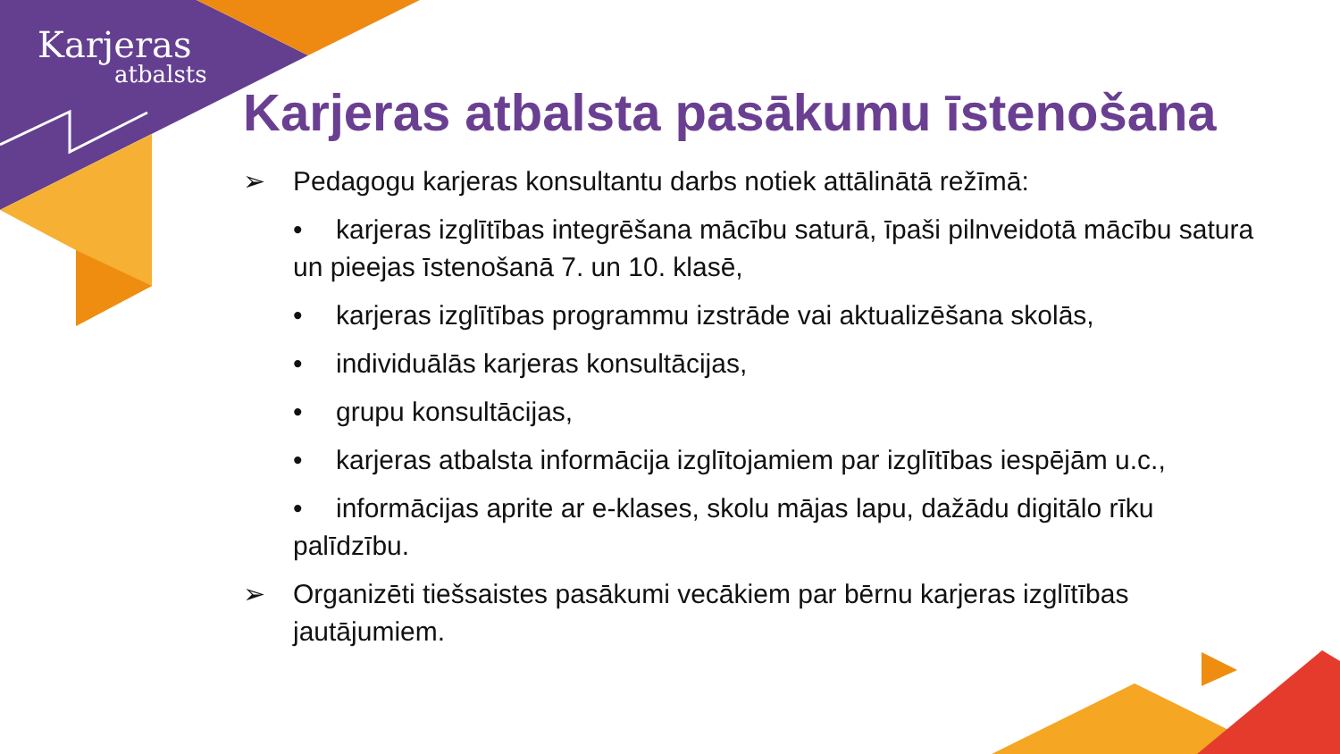Karjeras
atbalsts
Karjeras atbalsta pasākumu īstenošana
➢ Pedagogu karjeras konsultantu darbs notiek attālinātā režīmā:
• karjeras izglītības integrēšana mācību saturā, īpaši pilnveidotā mācību satura un pieejas īstenošanā 7. un 10. klasē,
• karjeras izglītības programmu izstrāde vai aktualizēšana skolās,
• individuālās karjeras konsultācijas,
• grupu konsultācijas,
• karjeras atbalsta informācija izglītojamiem par izglītības iespējām u.c.,
• informācijas aprite ar e-klases, skolu mājas lapu, dažādu digitālo rīku palīdzību.
➢ Organizēti tiešsaistes pasākumi vecākiem par bērnu karjeras izglītības jautājumiem.